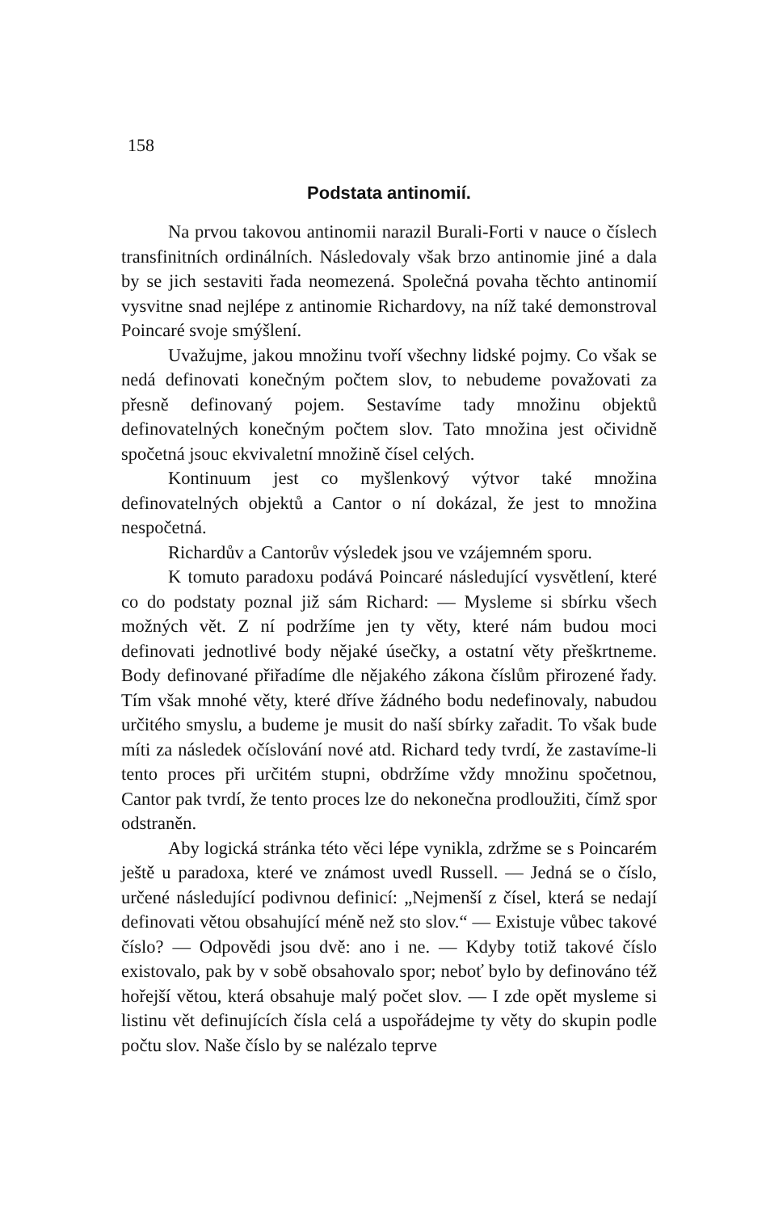158
Podstata antinomií.
Na prvou takovou antinomii narazil Burali-Forti v nauce o číslech transfinitních ordinálních. Následovaly však brzo antinomie jiné a dala by se jich sestaviti řada neomezená. Společná povaha těchto antinomií vysvitne snad nejlépe z antinomie Richardovy, na níž také demonstroval Poincaré svoje smýšlení.
Uvažujme, jakou množinu tvoří všechny lidské pojmy. Co však se nedá definovati konečným počtem slov, to nebudeme považovati za přesně definovaný pojem. Sestavíme tady množinu objektů definovatelných konečným počtem slov. Tato množina jest očividně spočetná jsouc ekvivaletní množině čísel celých.
Kontinuum jest co myšlenkový výtvor také množina definovatelných objektů a Cantor o ní dokázal, že jest to množina nespočetná.
Richardův a Cantorův výsledek jsou ve vzájemném sporu.
K tomuto paradoxu podává Poincaré následující vysvětlení, které co do podstaty poznal již sám Richard: — Mysleme si sbírku všech možných vět. Z ní podržíme jen ty věty, které nám budou moci definovati jednotlivé body nějaké úsečky, a ostatní věty přeškrtneme. Body definované přiřadíme dle nějakého zákona číslům přirozené řady. Tím však mnohé věty, které dříve žádného bodu nedefinovaly, nabudou určitého smyslu, a budeme je musit do naší sbírky zařadit. To však bude míti za následek očíslování nové atd. Richard tedy tvrdí, že zastavíme-li tento proces při určitém stupni, obdržíme vždy množinu spočetnou, Cantor pak tvrdí, že tento proces lze do nekonečna prodloužiti, čímž spor odstraněn.
Aby logická stránka této věci lépe vynikla, zdržme se s Poincarém ještě u paradoxa, které ve známost uvedl Russell. — Jedná se o číslo, určené následující podivnou definicí: „Nejmenší z čísel, která se nedají definovati větou obsahující méně než sto slov.“ — Existuje vůbec takové číslo? — Odpovědi jsou dvě: ano i ne. — Kdyby totiž takové číslo existovalo, pak by v sobě obsahovalo spor; neboť bylo by definováno též hořejší větou, která obsahuje malý počet slov. — I zde opět mysleme si listinu vět definujících čísla celá a uspořádejme ty věty do skupin podle počtu slov. Naše číslo by se nalézalo teprve